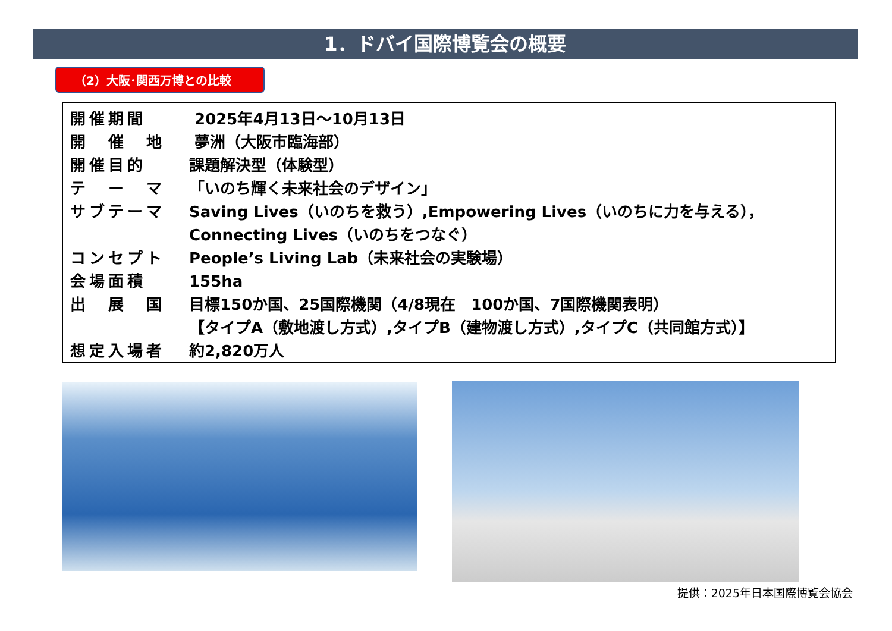1．ドバイ国際博覧会の概要
（2）大阪･関西万博との比較
| 開催期間 | 2025年4月13日～10月13日 |
| 開 催 地 | 夢洲（大阪市臨海部） |
| 開催目的 | 課題解決型（体験型） |
| テ ー マ | 「いのち輝く未来社会のデザイン」 |
| サブテーマ | Saving Lives（いのちを救う）,Empowering Lives（いのちに力を与える）， Connecting Lives（いのちをつなぐ） |
| コンセプト | People’s Living Lab（未来社会の実験場） |
| 会場面積 | 155ha |
| 出 展 国 | 目標150か国、25国際機関（4/8現在 100か国、7国際機関表明） 【タイプA（敷地渡し方式）,タイプB（建物渡し方式）,タイプC（共同館方式）】 |
| 想定入場者 | 約2,820万人 |
提供：2025年日本国際博覧会協会